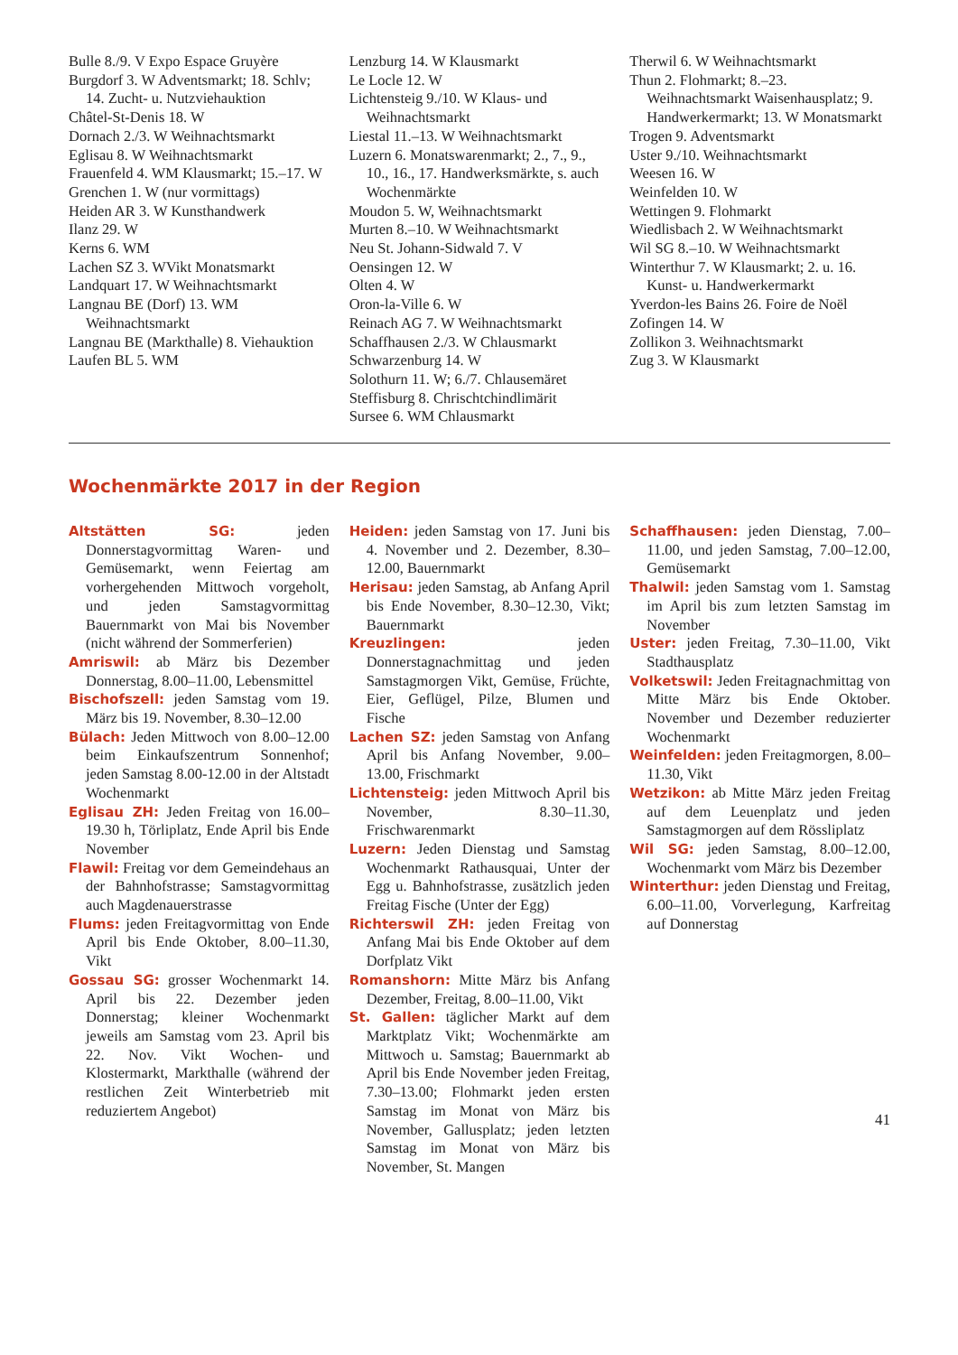Bulle 8./9. V Expo Espace Gruyère
Burgdorf 3. W Adventsmarkt; 18. Schlv; 14. Zucht- u. Nutzviehauktion
Châtel-St-Denis 18. W
Dornach 2./3. W Weihnachtsmarkt
Eglisau 8. W Weihnachtsmarkt
Frauenfeld 4. WM Klausmarkt; 15.–17. W
Grenchen 1. W (nur vormittags)
Heiden AR 3. W Kunsthandwerk
Ilanz 29. W
Kerns 6. WM
Lachen SZ 3. WVikt Monatsmarkt
Landquart 17. W Weihnachtsmarkt
Langnau BE (Dorf) 13. WM Weihnachtsmarkt
Langnau BE (Markthalle) 8. Viehauktion
Laufen BL 5. WM
Lenzburg 14. W Klausmarkt
Le Locle 12. W
Lichtensteig 9./10. W Klaus- und Weihnachtsmarkt
Liestal 11.–13. W Weihnachtsmarkt
Luzern 6. Monatswarenmarkt; 2., 7., 9., 10., 16., 17. Handwerksmärkte, s. auch Wochenmärkte
Moudon 5. W, Weihnachtsmarkt
Murten 8.–10. W Weihnachtsmarkt
Neu St. Johann-Sidwald 7. V
Oensingen 12. W
Olten 4. W
Oron-la-Ville 6. W
Reinach AG 7. W Weihnachtsmarkt
Schaffhausen 2./3. W Chlausmarkt
Schwarzenburg 14. W
Solothurn 11. W; 6./7. Chlausemäret
Steffisburg 8. Chrischtchindlimärit
Sursee 6. WM Chlausmarkt
Therwil 6. W Weihnachtsmarkt
Thun 2. Flohmarkt; 8.–23. Weihnachtsmarkt Waisenhausplatz; 9. Handwerkermarkt; 13. W Monatsmarkt
Trogen 9. Adventsmarkt
Uster 9./10. Weihnachtsmarkt
Weesen 16. W
Weinfelden 10. W
Wettingen 9. Flohmarkt
Wiedlisbach 2. W Weihnachtsmarkt
Wil SG 8.–10. W Weihnachtsmarkt
Winterthur 7. W Klausmarkt; 2. u. 16. Kunst- u. Handwerkermarkt
Yverdon-les Bains 26. Foire de Noël
Zofingen 14. W
Zollikon 3. Weihnachtsmarkt
Zug 3. W Klausmarkt
Wochenmärkte 2017 in der Region
Altstätten SG: jeden Donnerstagvormittag Waren- und Gemüsemarkt, wenn Feiertag am vorhergehenden Mittwoch vorgeholt, und jeden Samstagvormittag Bauernmarkt von Mai bis November (nicht während der Sommerferien)
Amriswil: ab März bis Dezember Donnerstag, 8.00–11.00, Lebensmittel
Bischofszell: jeden Samstag vom 19. März bis 19. November, 8.30–12.00
Bülach: Jeden Mittwoch von 8.00–12.00 beim Einkaufszentrum Sonnenhof; jeden Samstag 8.00-12.00 in der Altstadt Wochenmarkt
Eglisau ZH: Jeden Freitag von 16.00–19.30 h, Törliplatz, Ende April bis Ende November
Flawil: Freitag vor dem Gemeindehaus an der Bahnhofstrasse; Samstagvormittag auch Magdenauerstrasse
Flums: jeden Freitagvormittag von Ende April bis Ende Oktober, 8.00–11.30, Vikt
Gossau SG: grosser Wochenmarkt 14. April bis 22. Dezember jeden Donnerstag; kleiner Wochenmarkt jeweils am Samstag vom 23. April bis 22. Nov. Vikt Wochen- und Klostermarkt, Markthalle (während der restlichen Zeit Winterbetrieb mit reduziertem Angebot)
Heiden: jeden Samstag von 17. Juni bis 4. November und 2. Dezember, 8.30–12.00, Bauernmarkt
Herisau: jeden Samstag, ab Anfang April bis Ende November, 8.30–12.30, Vikt; Bauernmarkt
Kreuzlingen: jeden Donnerstagnachmittag und jeden Samstagmorgen Vikt, Gemüse, Früchte, Eier, Geflügel, Pilze, Blumen und Fische
Lachen SZ: jeden Samstag von Anfang April bis Anfang November, 9.00–13.00, Frischmarkt
Lichtensteig: jeden Mittwoch April bis November, 8.30–11.30, Frischwarenmarkt
Luzern: Jeden Dienstag und Samstag Wochenmarkt Rathausquai, Unter der Egg u. Bahnhofstrasse, zusätzlich jeden Freitag Fische (Unter der Egg)
Richterswil ZH: jeden Freitag von Anfang Mai bis Ende Oktober auf dem Dorfplatz Vikt
Romanshorn: Mitte März bis Anfang Dezember, Freitag, 8.00–11.00, Vikt
St. Gallen: täglicher Markt auf dem Marktplatz Vikt; Wochenmärkte am Mittwoch u. Samstag; Bauernmarkt ab April bis Ende November jeden Freitag, 7.30–13.00; Flohmarkt jeden ersten Samstag im Monat von März bis November, Gallusplatz; jeden letzten Samstag im Monat von März bis November, St. Mangen
Schaffhausen: jeden Dienstag, 7.00–11.00, und jeden Samstag, 7.00–12.00, Gemüsemarkt
Thalwil: jeden Samstag vom 1. Samstag im April bis zum letzten Samstag im November
Uster: jeden Freitag, 7.30–11.00, Vikt Stadthausplatz
Volketswil: Jeden Freitagnachmittag von Mitte März bis Ende Oktober. November und Dezember reduzierter Wochenmarkt
Weinfelden: jeden Freitagmorgen, 8.00–11.30, Vikt
Wetzikon: ab Mitte März jeden Freitag auf dem Leuenplatz und jeden Samstagmorgen auf dem Rössliplatz
Wil SG: jeden Samstag, 8.00–12.00, Wochenmarkt vom März bis Dezember
Winterthur: jeden Dienstag und Freitag, 6.00–11.00, Vorverlegung, Karfreitag auf Donnerstag
41